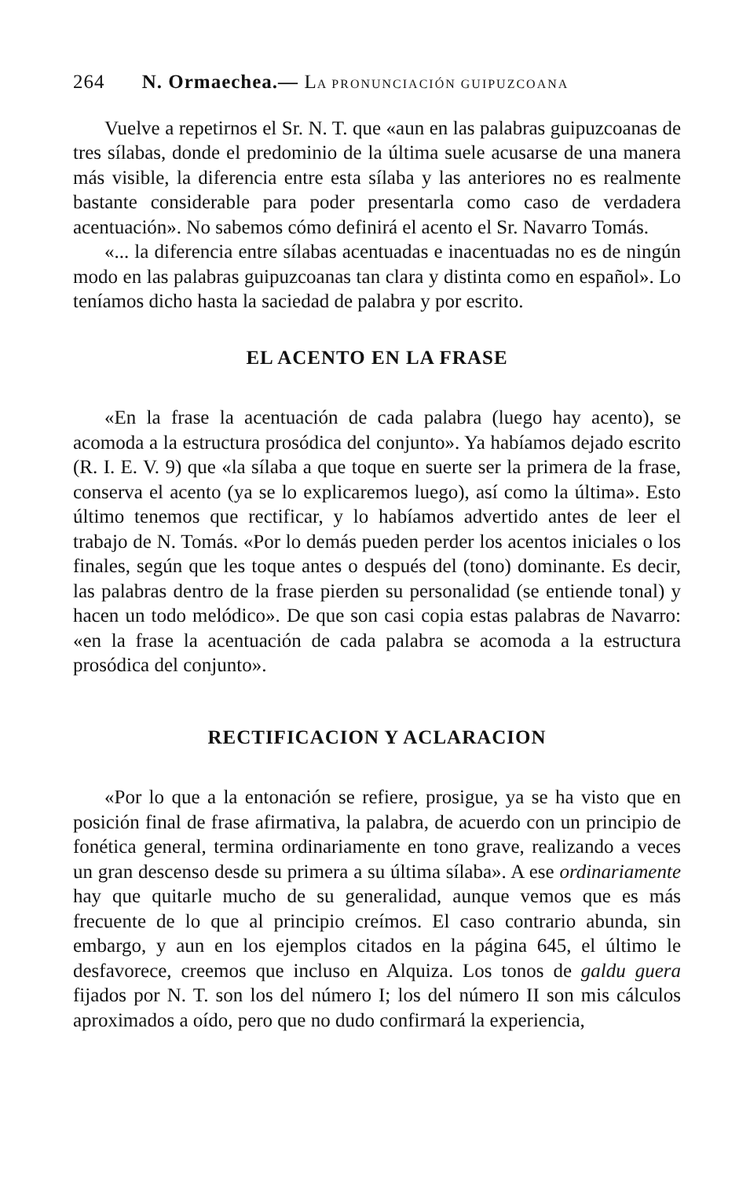264 N. Ormaechea.— LA PRONUNCIACIÓN GUIPUZCOANA
Vuelve a repetirnos el Sr. N. T. que «aun en las palabras guipuzcoanas de tres sílabas, donde el predominio de la última suele acusarse de una manera más visible, la diferencia entre esta sílaba y las anteriores no es realmente bastante considerable para poder presentarla como caso de verdadera acentuación». No sabemos cómo definirá el acento el Sr. Navarro Tomás.
«... la diferencia entre sílabas acentuadas e inacentuadas no es de ningún modo en las palabras guipuzcoanas tan clara y distinta como en español». Lo teníamos dicho hasta la saciedad de palabra y por escrito.
EL ACENTO EN LA FRASE
«En la frase la acentuación de cada palabra (luego hay acento), se acomoda a la estructura prosódica del conjunto». Ya habíamos dejado escrito (R. I. E. V. 9) que «la sílaba a que toque en suerte ser la primera de la frase, conserva el acento (ya se lo explicaremos luego), así como la última». Esto último tenemos que rectificar, y lo habíamos advertido antes de leer el trabajo de N. Tomás. «Por lo demás pueden perder los acentos iniciales o los finales, según que les toque antes o después del (tono) dominante. Es decir, las palabras dentro de la frase pierden su personalidad (se entiende tonal) y hacen un todo melódico». De que son casi copia estas palabras de Navarro: «en la frase la acentuación de cada palabra se acomoda a la estructura prosódica del conjunto».
RECTIFICACION Y ACLARACION
«Por lo que a la entonación se refiere, prosigue, ya se ha visto que en posición final de frase afirmativa, la palabra, de acuerdo con un principio de fonética general, termina ordinariamente en tono grave, realizando a veces un gran descenso desde su primera a su última sílaba». A ese ordinariamente hay que quitarle mucho de su generalidad, aunque vemos que es más frecuente de lo que al principio creímos. El caso contrario abunda, sin embargo, y aun en los ejemplos citados en la página 645, el último le desfavorece, creemos que incluso en Alquiza. Los tonos de galdu guera fijados por N. T. son los del número I; los del número II son mis cálculos aproximados a oído, pero que no dudo confirmará la experiencia,